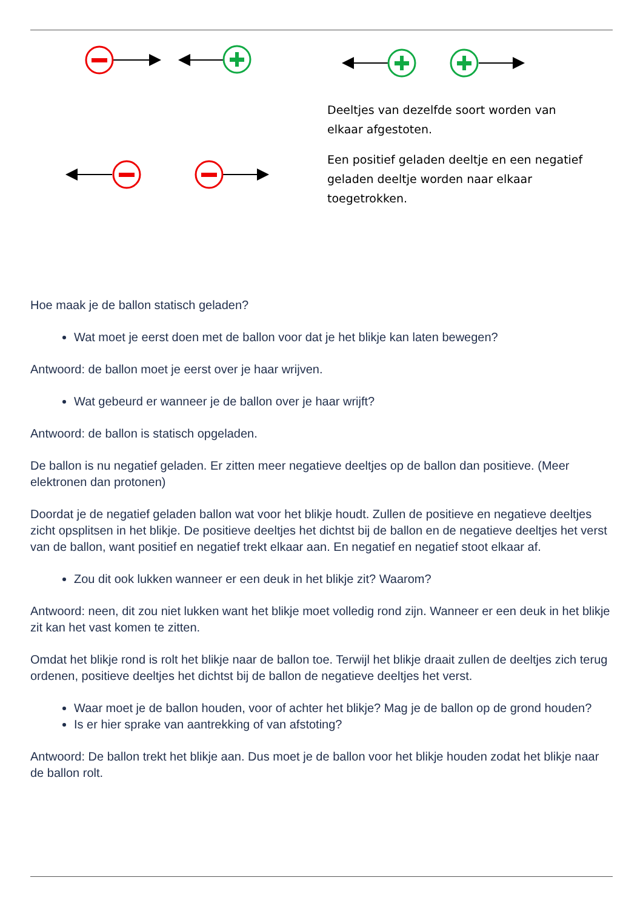Deeltjes van dezelfde soort worden van elkaar afgestoten.
Een positief geladen deeltje en een negatief geladen deeltje worden naar elkaar toegetrokken.
Hoe maak je de ballon statisch geladen?
Wat moet je eerst doen met de ballon voor dat je het blikje kan laten bewegen?
Antwoord: de ballon moet je eerst over je haar wrijven.
Wat gebeurd er wanneer je de ballon over je haar wrijft?
Antwoord: de ballon is statisch opgeladen.
De ballon is nu negatief geladen. Er zitten meer negatieve deeltjes op de ballon dan positieve. (Meer elektronen dan protonen)
Doordat je de negatief geladen ballon wat voor het blikje houdt. Zullen de positieve en negatieve deeltjes zicht opsplitsen in het blikje. De positieve deeltjes het dichtst bij de ballon en de negatieve deeltjes het verst van de ballon, want positief en negatief trekt elkaar aan. En negatief en negatief stoot elkaar af.
Zou dit ook lukken wanneer er een deuk in het blikje zit? Waarom?
Antwoord: neen, dit zou niet lukken want het blikje moet volledig rond zijn. Wanneer er een deuk in het blikje zit kan het vast komen te zitten.
Omdat het blikje rond is rolt het blikje naar de ballon toe. Terwijl het blikje draait zullen de deeltjes zich terug ordenen, positieve deeltjes het dichtst bij de ballon de negatieve deeltjes het verst.
Waar moet je de ballon houden, voor of achter het blikje? Mag je de ballon op de grond houden?
Is er hier sprake van aantrekking of van afstoting?
Antwoord: De ballon trekt het blikje aan. Dus moet je de ballon voor het blikje houden zodat het blikje naar de ballon rolt.